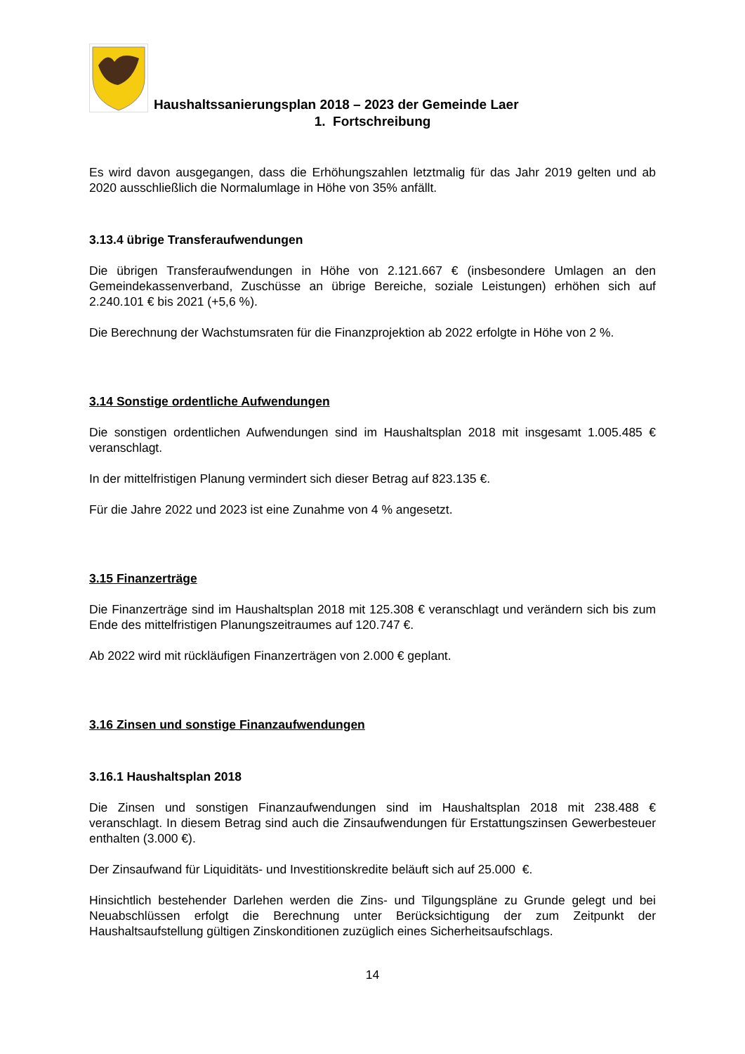Haushaltssanierungsplan 2018 – 2023 der Gemeinde Laer
1. Fortschreibung
Es wird davon ausgegangen, dass die Erhöhungszahlen letztmalig für das Jahr 2019 gelten und ab 2020 ausschließlich die Normalumlage in Höhe von 35% anfällt.
3.13.4 übrige Transferaufwendungen
Die übrigen Transferaufwendungen in Höhe von 2.121.667 € (insbesondere Umlagen an den Gemeindekassenverband, Zuschüsse an übrige Bereiche, soziale Leistungen) erhöhen sich auf 2.240.101 € bis 2021 (+5,6 %).
Die Berechnung der Wachstumsraten für die Finanzprojektion ab 2022 erfolgte in Höhe von 2 %.
3.14 Sonstige ordentliche Aufwendungen
Die sonstigen ordentlichen Aufwendungen sind im Haushaltsplan 2018 mit insgesamt 1.005.485 € veranschlagt.
In der mittelfristigen Planung vermindert sich dieser Betrag auf 823.135 €.
Für die Jahre 2022 und 2023 ist eine Zunahme von 4 % angesetzt.
3.15 Finanzerträge
Die Finanzerträge sind im Haushaltsplan 2018 mit 125.308 € veranschlagt und verändern sich bis zum Ende des mittelfristigen Planungszeitraumes auf 120.747 €.
Ab 2022 wird mit rückläufigen Finanzerträgen von 2.000 € geplant.
3.16 Zinsen und sonstige Finanzaufwendungen
3.16.1 Haushaltsplan 2018
Die Zinsen und sonstigen Finanzaufwendungen sind im Haushaltsplan 2018 mit 238.488 € veranschlagt. In diesem Betrag sind auch die Zinsaufwendungen für Erstattungszinsen Gewerbesteuer enthalten (3.000 €).
Der Zinsaufwand für Liquiditäts- und Investitionskredite beläuft sich auf 25.000 €.
Hinsichtlich bestehender Darlehen werden die Zins- und Tilgungspläne zu Grunde gelegt und bei Neuabschlüssen erfolgt die Berechnung unter Berücksichtigung der zum Zeitpunkt der Haushaltsaufstellung gültigen Zinskonditionen zuzüglich eines Sicherheitsaufschlags.
14